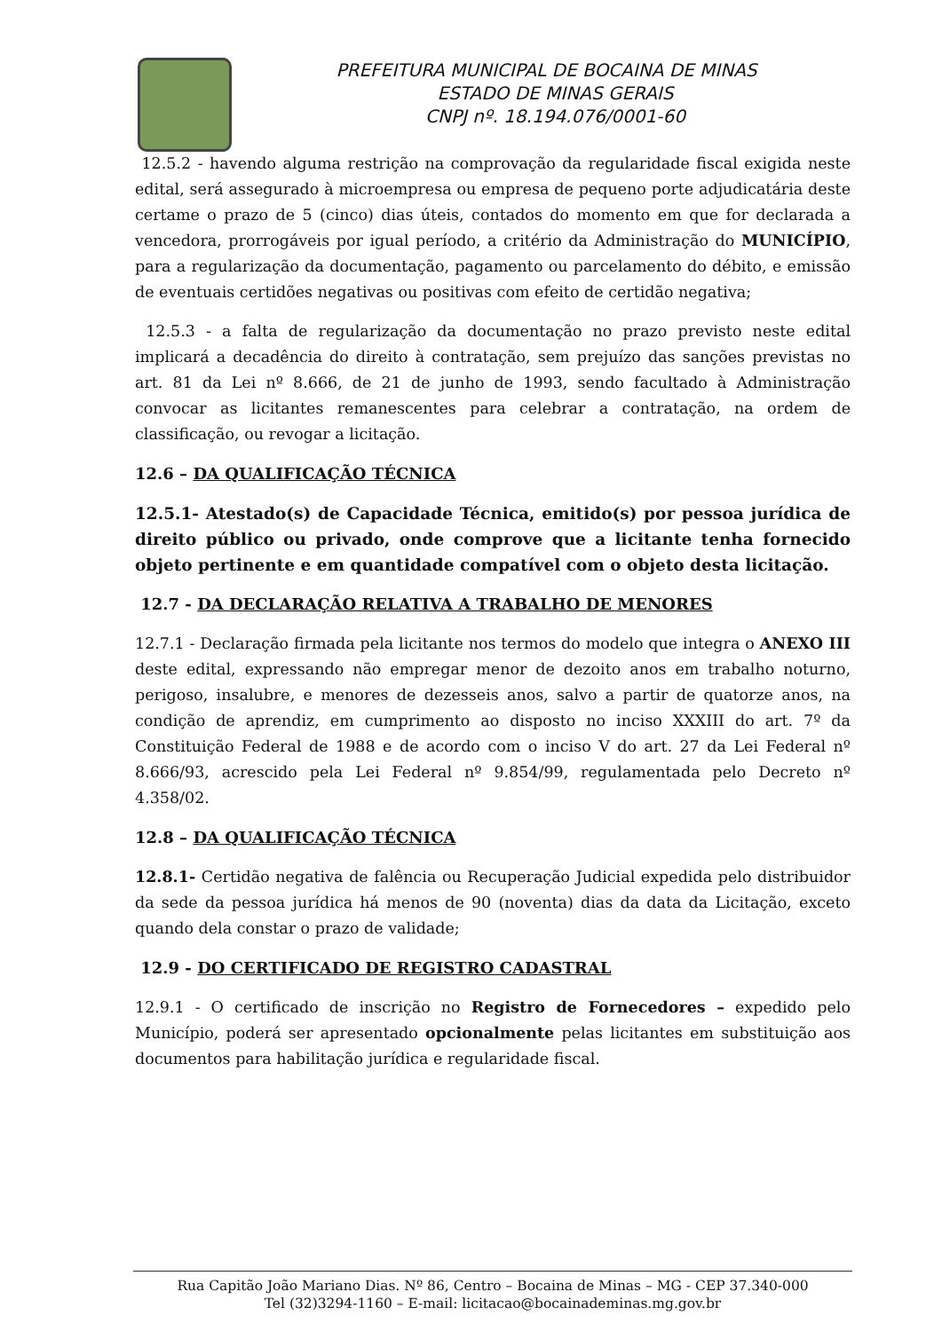PREFEITURA MUNICIPAL DE BOCAINA DE MINAS
ESTADO DE MINAS GERAIS
CNPJ nº. 18.194.076/0001-60
12.5.2 - havendo alguma restrição na comprovação da regularidade fiscal exigida neste edital, será assegurado à microempresa ou empresa de pequeno porte adjudicatária deste certame o prazo de 5 (cinco) dias úteis, contados do momento em que for declarada a vencedora, prorrogáveis por igual período, a critério da Administração do MUNICÍPIO, para a regularização da documentação, pagamento ou parcelamento do débito, e emissão de eventuais certidões negativas ou positivas com efeito de certidão negativa;
12.5.3 - a falta de regularização da documentação no prazo previsto neste edital implicará a decadência do direito à contratação, sem prejuízo das sanções previstas no art. 81 da Lei nº 8.666, de 21 de junho de 1993, sendo facultado à Administração convocar as licitantes remanescentes para celebrar a contratação, na ordem de classificação, ou revogar a licitação.
12.6 – DA QUALIFICAÇÃO TÉCNICA
12.5.1- Atestado(s) de Capacidade Técnica, emitido(s) por pessoa jurídica de direito público ou privado, onde comprove que a licitante tenha fornecido objeto pertinente e em quantidade compatível com o objeto desta licitação.
12.7 - DA DECLARAÇÃO RELATIVA A TRABALHO DE MENORES
12.7.1 - Declaração firmada pela licitante nos termos do modelo que integra o ANEXO III deste edital, expressando não empregar menor de dezoito anos em trabalho noturno, perigoso, insalubre, e menores de dezesseis anos, salvo a partir de quatorze anos, na condição de aprendiz, em cumprimento ao disposto no inciso XXXIII do art. 7º da Constituição Federal de 1988 e de acordo com o inciso V do art. 27 da Lei Federal nº 8.666/93, acrescido pela Lei Federal nº 9.854/99, regulamentada pelo Decreto nº 4.358/02.
12.8 – DA QUALIFICAÇÃO TÉCNICA
12.8.1- Certidão negativa de falência ou Recuperação Judicial expedida pelo distribuidor da sede da pessoa jurídica há menos de 90 (noventa) dias da data da Licitação, exceto quando dela constar o prazo de validade;
12.9 - DO CERTIFICADO DE REGISTRO CADASTRAL
12.9.1 - O certificado de inscrição no Registro de Fornecedores – expedido pelo Município, poderá ser apresentado opcionalmente pelas licitantes em substituição aos documentos para habilitação jurídica e regularidade fiscal.
Rua Capitão João Mariano Dias. Nº 86, Centro – Bocaina de Minas – MG - CEP 37.340-000
Tel (32)3294-1160 – E-mail: licitacao@bocainademinas.mg.gov.br